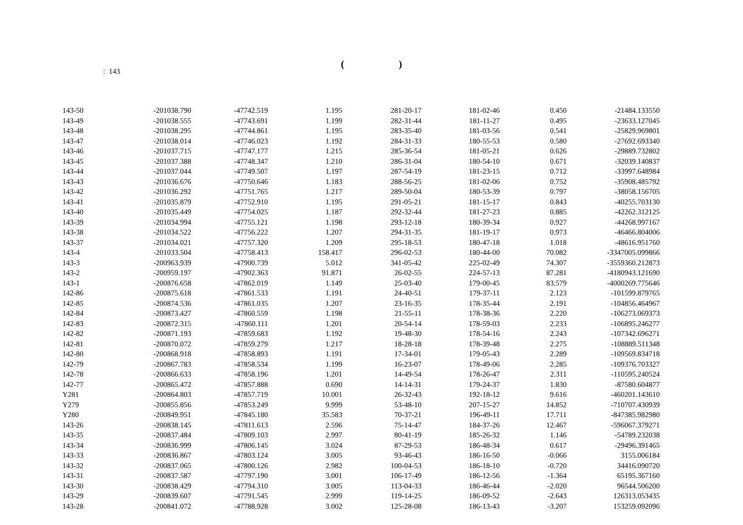( )
: 143
| 143-50 | -201038.790 | -47742.519 | 1.195 | 281-20-17 | 181-02-46 | 0.450 | -21484.133550 |
| 143-49 | -201038.555 | -47743.691 | 1.199 | 282-31-44 | 181-11-27 | 0.495 | -23633.127045 |
| 143-48 | -201038.295 | -47744.861 | 1.195 | 283-35-40 | 181-03-56 | 0.541 | -25829.969801 |
| 143-47 | -201038.014 | -47746.023 | 1.192 | 284-31-33 | 180-55-53 | 0.580 | -27692.693340 |
| 143-46 | -201037.715 | -47747.177 | 1.215 | 285-36-54 | 181-05-21 | 0.626 | -29889.732802 |
| 143-45 | -201037.388 | -47748.347 | 1.210 | 286-31-04 | 180-54-10 | 0.671 | -32039.140837 |
| 143-44 | -201037.044 | -47749.507 | 1.197 | 287-54-19 | 181-23-15 | 0.712 | -33997.648984 |
| 143-43 | -201036.676 | -47750.646 | 1.183 | 288-56-25 | 181-02-06 | 0.752 | -35908.485792 |
| 143-42 | -201036.292 | -47751.765 | 1.217 | 289-50-04 | 180-53-39 | 0.797 | -38058.156705 |
| 143-41 | -201035.879 | -47752.910 | 1.195 | 291-05-21 | 181-15-17 | 0.843 | -40255.703130 |
| 143-40 | -201035.449 | -47754.025 | 1.187 | 292-32-44 | 181-27-23 | 0.885 | -42262.312125 |
| 143-39 | -201034.994 | -47755.121 | 1.198 | 293-12-18 | 180-39-34 | 0.927 | -44268.997167 |
| 143-38 | -201034.522 | -47756.222 | 1.207 | 294-31-35 | 181-19-17 | 0.973 | -46466.804006 |
| 143-37 | -201034.021 | -47757.320 | 1.209 | 295-18-53 | 180-47-18 | 1.018 | -48616.951760 |
| 143-4 | -201033.504 | -47758.413 | 158.417 | 296-02-53 | 180-44-00 | 70.082 | -3347005.099866 |
| 143-3 | -200963.939 | -47900.739 | 5.012 | 341-05-42 | 225-02-49 | 74.307 | -3559360.212873 |
| 143-2 | -200959.197 | -47902.363 | 91.871 | 26-02-55 | 224-57-13 | 87.281 | -4180943.121690 |
| 143-1 | -200876.658 | -47862.019 | 1.149 | 25-03-40 | 179-00-45 | 83.579 | -4000269.775646 |
| 142-86 | -200875.618 | -47861.533 | 1.191 | 24-40-51 | 179-37-11 | 2.123 | -101599.879765 |
| 142-85 | -200874.536 | -47861.035 | 1.207 | 23-16-35 | 178-35-44 | 2.191 | -104856.464967 |
| 142-84 | -200873.427 | -47860.559 | 1.198 | 21-55-11 | 178-38-36 | 2.220 | -106273.069373 |
| 142-83 | -200872.315 | -47860.111 | 1.201 | 20-54-14 | 178-59-03 | 2.233 | -106895.246277 |
| 142-82 | -200871.193 | -47859.683 | 1.192 | 19-48-30 | 178-54-16 | 2.243 | -107342.696271 |
| 142-81 | -200870.072 | -47859.279 | 1.217 | 18-28-18 | 178-39-48 | 2.275 | -108889.511348 |
| 142-80 | -200868.918 | -47858.893 | 1.191 | 17-34-01 | 179-05-43 | 2.289 | -109569.834718 |
| 142-79 | -200867.783 | -47858.534 | 1.199 | 16-23-07 | 178-49-06 | 2.285 | -109376.703327 |
| 142-78 | -200866.633 | -47858.196 | 1.201 | 14-49-54 | 178-26-47 | 2.311 | -110595.240524 |
| 142-77 | -200865.472 | -47857.888 | 0.690 | 14-14-31 | 179-24-37 | 1.830 | -87580.604877 |
| Y281 | -200864.803 | -47857.719 | 10.001 | 26-32-43 | 192-18-12 | 9.616 | -460201.143610 |
| Y279 | -200855.856 | -47853.249 | 9.999 | 53-48-10 | 207-15-27 | 14.852 | -710707.430939 |
| Y280 | -200849.951 | -47845.180 | 35.583 | 70-37-21 | 196-49-11 | 17.711 | -847385.982980 |
| 143-26 | -200838.145 | -47811.613 | 2.596 | 75-14-47 | 184-37-26 | 12.467 | -596067.379271 |
| 143-35 | -200837.484 | -47809.103 | 2.997 | 80-41-19 | 185-26-32 | 1.146 | -54789.232038 |
| 143-34 | -200836.999 | -47806.145 | 3.024 | 87-29-53 | 186-48-34 | 0.617 | -29496.391465 |
| 143-33 | -200836.867 | -47803.124 | 3.005 | 93-46-43 | 186-16-50 | -0.066 | 3155.006184 |
| 143-32 | -200837.065 | -47800.126 | 2.982 | 100-04-53 | 186-18-10 | -0.720 | 34416.090720 |
| 143-31 | -200837.587 | -47797.190 | 3.001 | 106-17-49 | 186-12-56 | -1.364 | 65195.367160 |
| 143-30 | -200838.429 | -47794.310 | 3.005 | 113-04-33 | 186-46-44 | -2.020 | 96544.506200 |
| 143-29 | -200839.607 | -47791.545 | 2.999 | 119-14-25 | 186-09-52 | -2.643 | 126313.053435 |
| 143-28 | -200841.072 | -47788.928 | 3.002 | 125-28-08 | 186-13-43 | -3.207 | 153259.092096 |